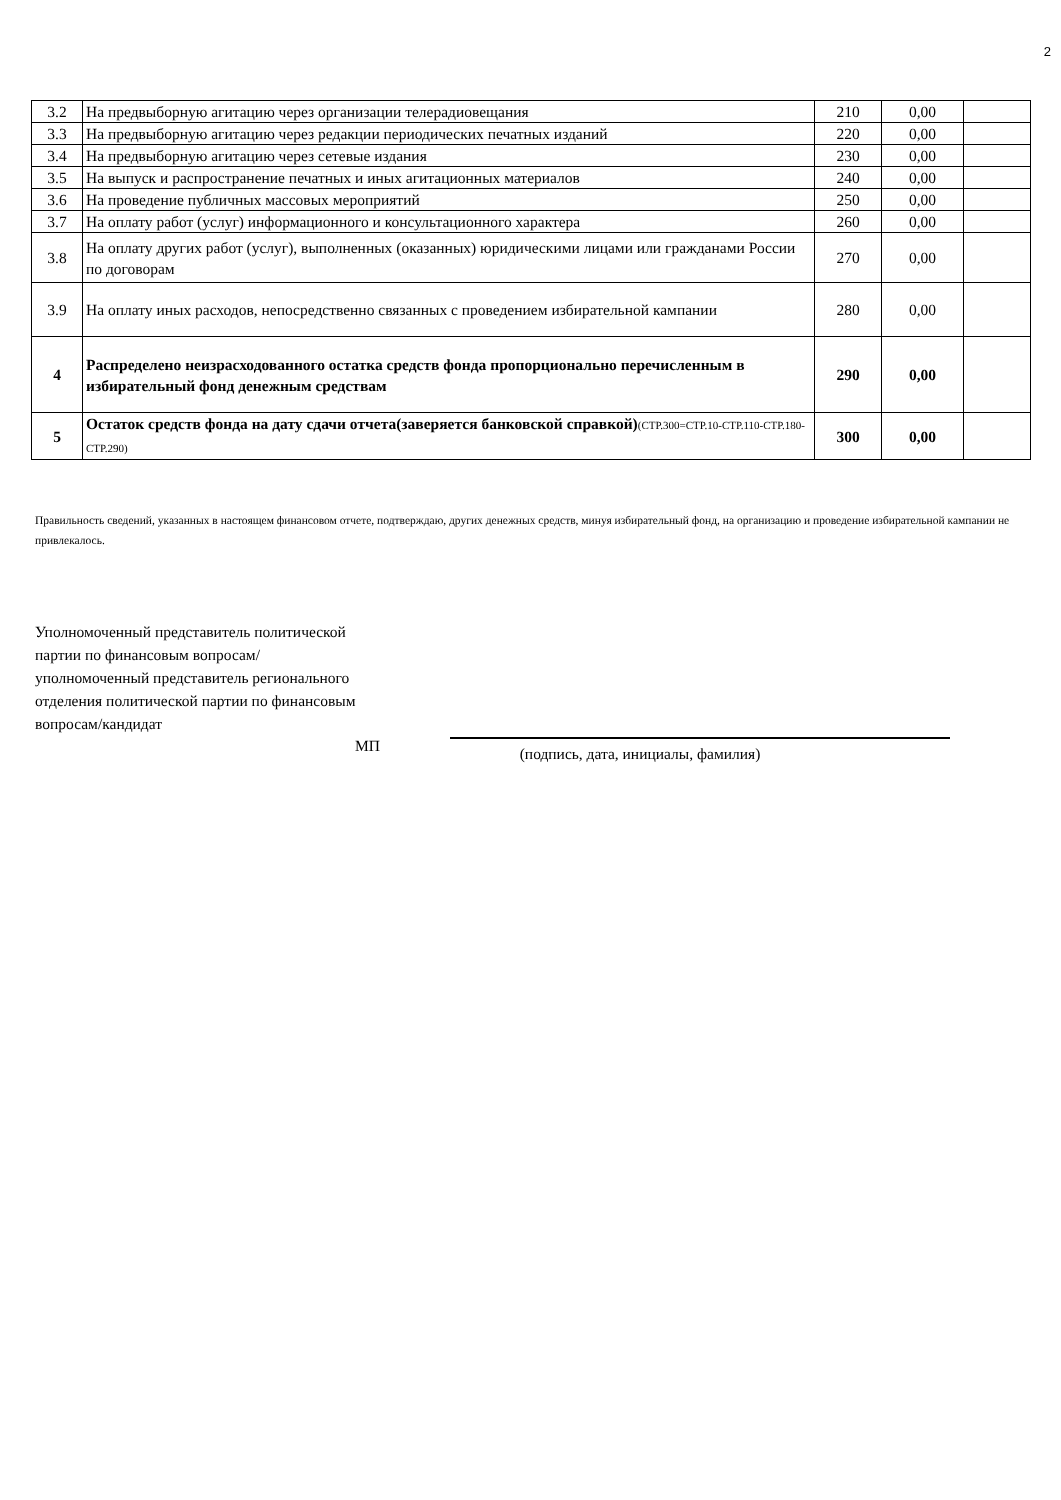2
| 3.2 | На предвыборную агитацию через организации телерадиовещания | 210 | 0,00 | |
| 3.3 | На предвыборную агитацию через редакции периодических печатных изданий | 220 | 0,00 | |
| 3.4 | На предвыборную агитацию через сетевые издания | 230 | 0,00 | |
| 3.5 | На выпуск и распространение печатных и иных агитационных материалов | 240 | 0,00 | |
| 3.6 | На проведение публичных массовых мероприятий | 250 | 0,00 | |
| 3.7 | На оплату работ (услуг) информационного и консультационного характера | 260 | 0,00 | |
| 3.8 | На оплату других работ (услуг), выполненных (оказанных) юридическими лицами или гражданами России по договорам | 270 | 0,00 | |
| 3.9 | На оплату иных расходов, непосредственно связанных с проведением избирательной кампании | 280 | 0,00 | |
| 4 | Распределено неизрасходованного остатка средств фонда пропорционально перечисленным в избирательный фонд денежным средствам | 290 | 0,00 | |
| 5 | Остаток средств фонда на дату сдачи отчета(заверяется банковской справкой) (СТР.300=СТР.10-СТР.110-СТР.180-СТР.290) | 300 | 0,00 | |
Правильность сведений, указанных в настоящем финансовом отчете, подтверждаю, других денежных средств, минуя избирательный фонд, на организацию и проведение избирательной кампании не привлекалось.
Уполномоченный представитель политической партии по финансовым вопросам/уполномоченный представитель регионального отделения политической партии по финансовым вопросам/кандидат
МП
(подпись, дата, инициалы, фамилия)